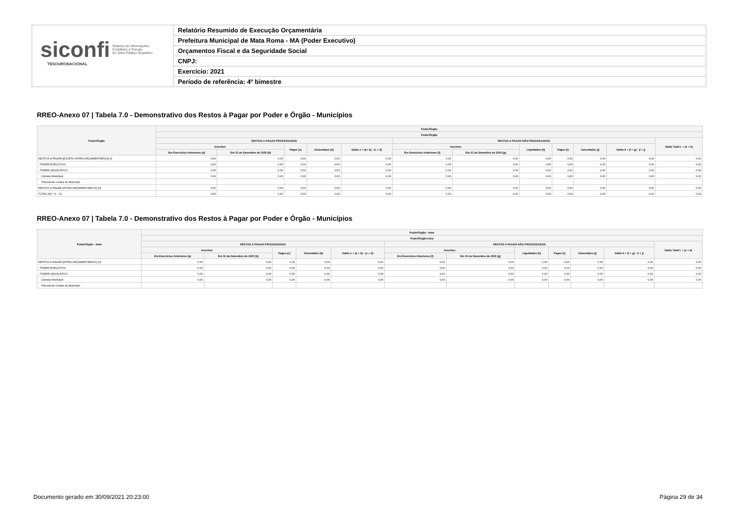siconfi Sistema de Informações
Contábeis e Fiscais
do Setor Público Brasileiro
TESOURONACIONAL
Relatório Resumido de Execução Orçamentária
Prefeitura Municipal de Mata Roma - MA (Poder Executivo)
Orçamentos Fiscal e da Seguridade Social
CNPJ:
Exercício: 2021
Período de referência: 4º bimestre
RREO-Anexo 07 | Tabela 7.0 - Demonstrativo dos Restos à Pagar por Poder e Órgão - Municípios
| Poder/Órgão | Poder/Órgão | | | | | | | | | | | |
| --- | --- | --- | --- | --- | --- | --- | --- | --- | --- | --- | --- | --- |
| | Poder/Órgão | | | | | | | | | | | |
| | RESTOS A PAGAR PROCESSADOS | | | | | RESTOS A PAGAR NÃO PROCESSADOS | | | | | | Saldo Total L = (e + k) |
| | Inscritos | | Pagos (c) | Cancelados (d) | Saldo e = (a+ b) - (c + d) | Inscritos | | Liquidados (h) | Pagos (i) | Cancelados (j) | Saldo k = (f + g) - (i + j) | |
| | Em Exercícios Anteriores (a) | Em 31 de Dezembro de 2020 (b) | | | | Em Exercícios Anteriores (f) | Em 31 de Dezembro de 2020 (g) | | | | | |
| RESTOS A PAGAR (EXCETO INTRA-ORÇAMENTÁRIOS) (I) | 0,00 | 0,00 | 0,00 | 0,00 | 0,00 | 0,00 | 0,00 | 0,00 | 0,00 | 0,00 | 0,00 | 0,00 |
| PODER EXECUTIVO | 0,00 | 0,00 | 0,00 | 0,00 | 0,00 | 0,00 | 0,00 | 0,00 | 0,00 | 0,00 | 0,00 | 0,00 |
| PODER LEGISLATIVO | 0,00 | 0,00 | 0,00 | 0,00 | 0,00 | 0,00 | 0,00 | 0,00 | 0,00 | 0,00 | 0,00 | 0,00 |
| Câmara Municipal | 0,00 | 0,00 | 0,00 | 0,00 | 0,00 | 0,00 | 0,00 | 0,00 | 0,00 | 0,00 | 0,00 | 0,00 |
| Tribunal de Contas do Município | | | | | | | | | | | | |
| RESTOS A PAGAR (INTRA-ORÇAMENTÁRIOS) (II) | 0,00 | 0,00 | 0,00 | 0,00 | 0,00 | 0,00 | 0,00 | 0,00 | 0,00 | 0,00 | 0,00 | 0,00 |
| TOTAL (III) = (I + II) | 0,00 | 0,00 | 0,00 | 0,00 | 0,00 | 0,00 | 0,00 | 0,00 | 0,00 | 0,00 | 0,00 | 0,00 |
RREO-Anexo 07 | Tabela 7.0 - Demonstrativo dos Restos à Pagar por Poder e Órgão - Municípios
| Poder/Órgão - Intra | Poder/Órgão - Intra | | | | | | | | | | | |
| --- | --- | --- | --- | --- | --- | --- | --- | --- | --- | --- | --- | --- |
| | Poder/Órgão Intra | | | | | | | | | | | |
| | RESTOS A PAGAR PROCESSADOS | | | | | RESTOS A PAGAR NÃO PROCESSADOS | | | | | | Saldo Total L = (e + k) |
| | Inscritos | | Pagos (c) | Cancelados (d) | Saldo e = (a + b) - (c + d) | Inscritos | | Liquidados (h) | Pagos (i) | Cancelados (j) | Saldo k = (f + g) - (i + j) | |
| | Em Exercícios Anteriores (a) | Em 31 de Dezembro de 2020 (b) | | | | Em Exercícios Anteriores (f) | Em 31 de Dezembro de 2020 (g) | | | | | |
| RESTOS A PAGAR (INTRA-ORÇAMENTÁRIOS) (II) | 0,00 | 0,00 | 0,00 | 0,00 | 0,00 | 0,00 | 0,00 | 0,00 | 0,00 | 0,00 | 0,00 | 0,00 |
| PODER EXECUTIVO | 0,00 | 0,00 | 0,00 | 0,00 | 0,00 | 0,00 | 0,00 | 0,00 | 0,00 | 0,00 | 0,00 | 0,00 |
| PODER LEGISLATIVO | 0,00 | 0,00 | 0,00 | 0,00 | 0,00 | 0,00 | 0,00 | 0,00 | 0,00 | 0,00 | 0,00 | 0,00 |
| Câmara Municipal | 0,00 | 0,00 | 0,00 | 0,00 | 0,00 | 0,00 | 0,00 | 0,00 | 0,00 | 0,00 | 0,00 | 0,00 |
| Tribunal de Contas do Município | | | | | | | | | | | | |
Documento gerado em 30/09/2021 20:23:00
Página 29 de 34